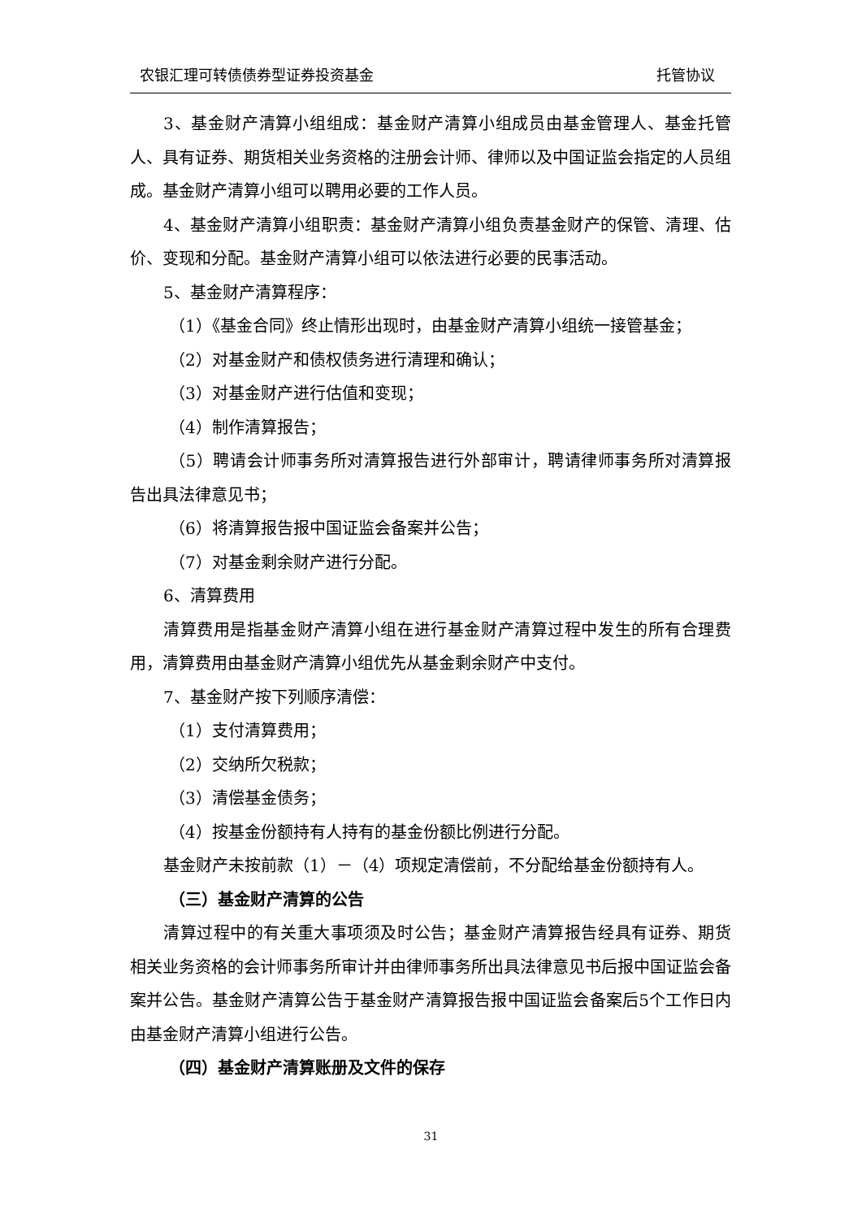农银汇理可转债债券型证券投资基金 托管协议
3、基金财产清算小组组成：基金财产清算小组成员由基金管理人、基金托管人、具有证券、期货相关业务资格的注册会计师、律师以及中国证监会指定的人员组成。基金财产清算小组可以聘用必要的工作人员。
4、基金财产清算小组职责：基金财产清算小组负责基金财产的保管、清理、估价、变现和分配。基金财产清算小组可以依法进行必要的民事活动。
5、基金财产清算程序：
（1）《基金合同》终止情形出现时，由基金财产清算小组统一接管基金；
（2）对基金财产和债权债务进行清理和确认；
（3）对基金财产进行估值和变现；
（4）制作清算报告；
（5）聘请会计师事务所对清算报告进行外部审计，聘请律师事务所对清算报告出具法律意见书；
（6）将清算报告报中国证监会备案并公告；
（7）对基金剩余财产进行分配。
6、清算费用
清算费用是指基金财产清算小组在进行基金财产清算过程中发生的所有合理费用，清算费用由基金财产清算小组优先从基金剩余财产中支付。
7、基金财产按下列顺序清偿：
（1）支付清算费用；
（2）交纳所欠税款；
（3）清偿基金债务；
（4）按基金份额持有人持有的基金份额比例进行分配。
基金财产未按前款（1）－（4）项规定清偿前，不分配给基金份额持有人。
（三）基金财产清算的公告
清算过程中的有关重大事项须及时公告；基金财产清算报告经具有证券、期货相关业务资格的会计师事务所审计并由律师事务所出具法律意见书后报中国证监会备案并公告。基金财产清算公告于基金财产清算报告报中国证监会备案后5个工作日内由基金财产清算小组进行公告。
（四）基金财产清算账册及文件的保存
31